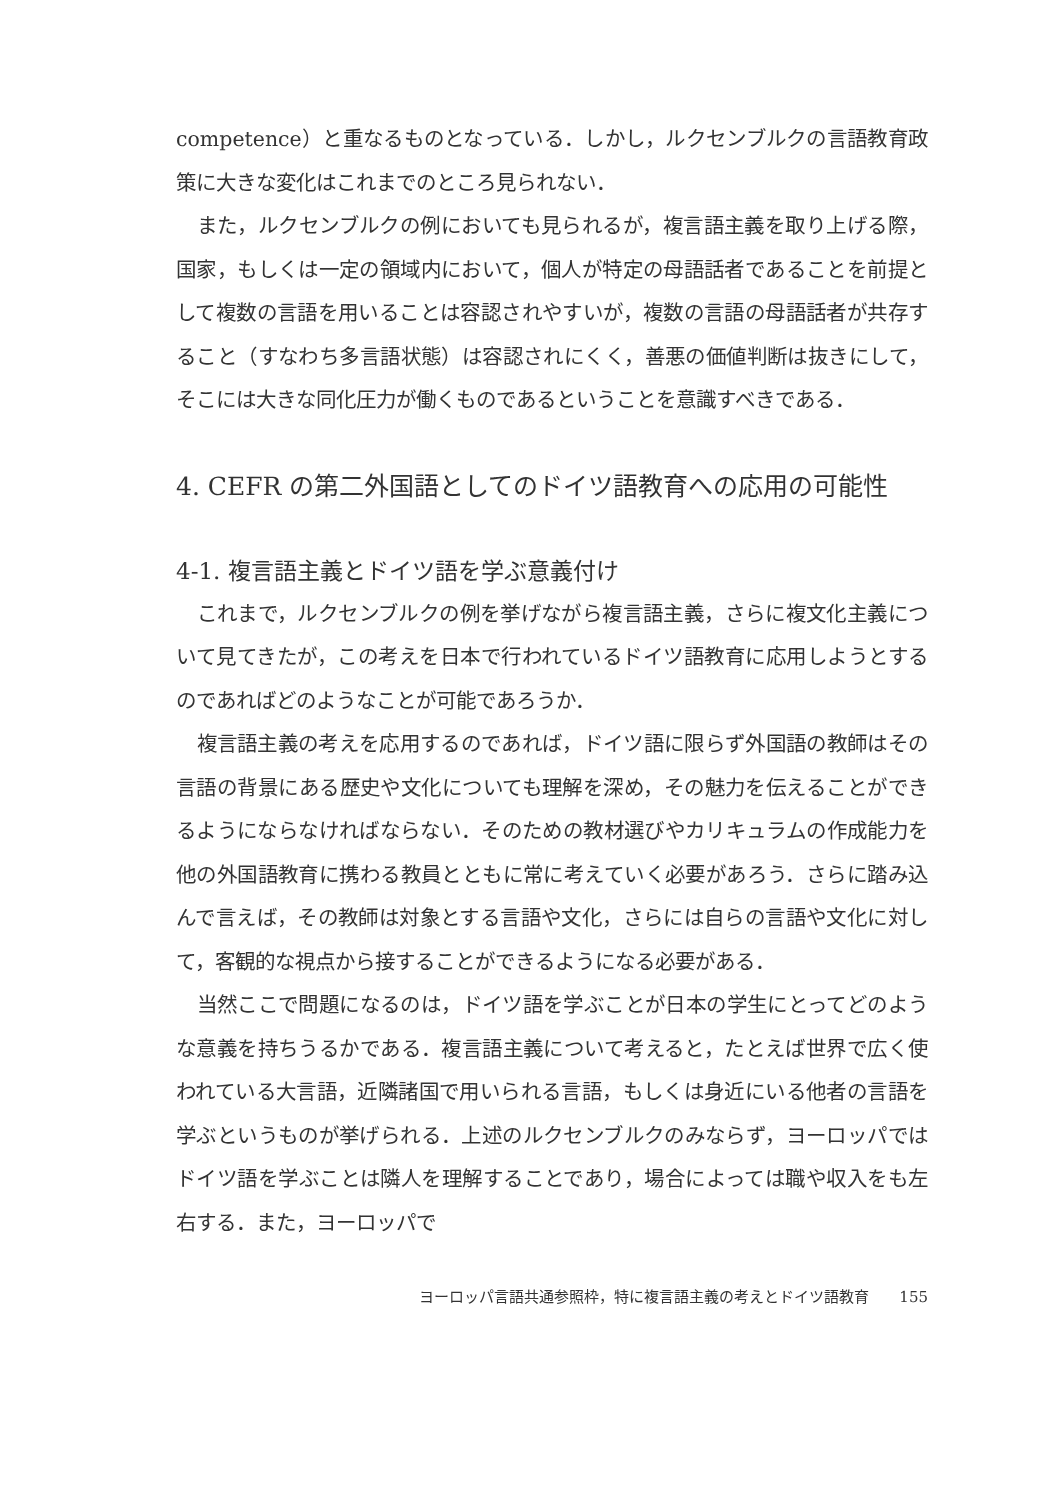competence）と重なるものとなっている．しかし，ルクセンブルクの言語教育政策に大きな変化はこれまでのところ見られない．
また，ルクセンブルクの例においても見られるが，複言語主義を取り上げる際，国家，もしくは一定の領域内において，個人が特定の母語話者であることを前提として複数の言語を用いることは容認されやすいが，複数の言語の母語話者が共存すること（すなわち多言語状態）は容認されにくく，善悪の価値判断は抜きにして，そこには大きな同化圧力が働くものであるということを意識すべきである．
4. CEFR の第二外国語としてのドイツ語教育への応用の可能性
4-1. 複言語主義とドイツ語を学ぶ意義付け
これまで，ルクセンブルクの例を挙げながら複言語主義，さらに複文化主義について見てきたが，この考えを日本で行われているドイツ語教育に応用しようとするのであればどのようなことが可能であろうか．
複言語主義の考えを応用するのであれば，ドイツ語に限らず外国語の教師はその言語の背景にある歴史や文化についても理解を深め，その魅力を伝えることができるようにならなければならない．そのための教材選びやカリキュラムの作成能力を他の外国語教育に携わる教員とともに常に考えていく必要があろう．さらに踏み込んで言えば，その教師は対象とする言語や文化，さらには自らの言語や文化に対して，客観的な視点から接することができるようになる必要がある．
当然ここで問題になるのは，ドイツ語を学ぶことが日本の学生にとってどのような意義を持ちうるかである．複言語主義について考えると，たとえば世界で広く使われている大言語，近隣諸国で用いられる言語，もしくは身近にいる他者の言語を学ぶというものが挙げられる．上述のルクセンブルクのみならず，ヨーロッパではドイツ語を学ぶことは隣人を理解することであり，場合によっては職や収入をも左右する．また，ヨーロッパで
ヨーロッパ言語共通参照枠，特に複言語主義の考えとドイツ語教育 155